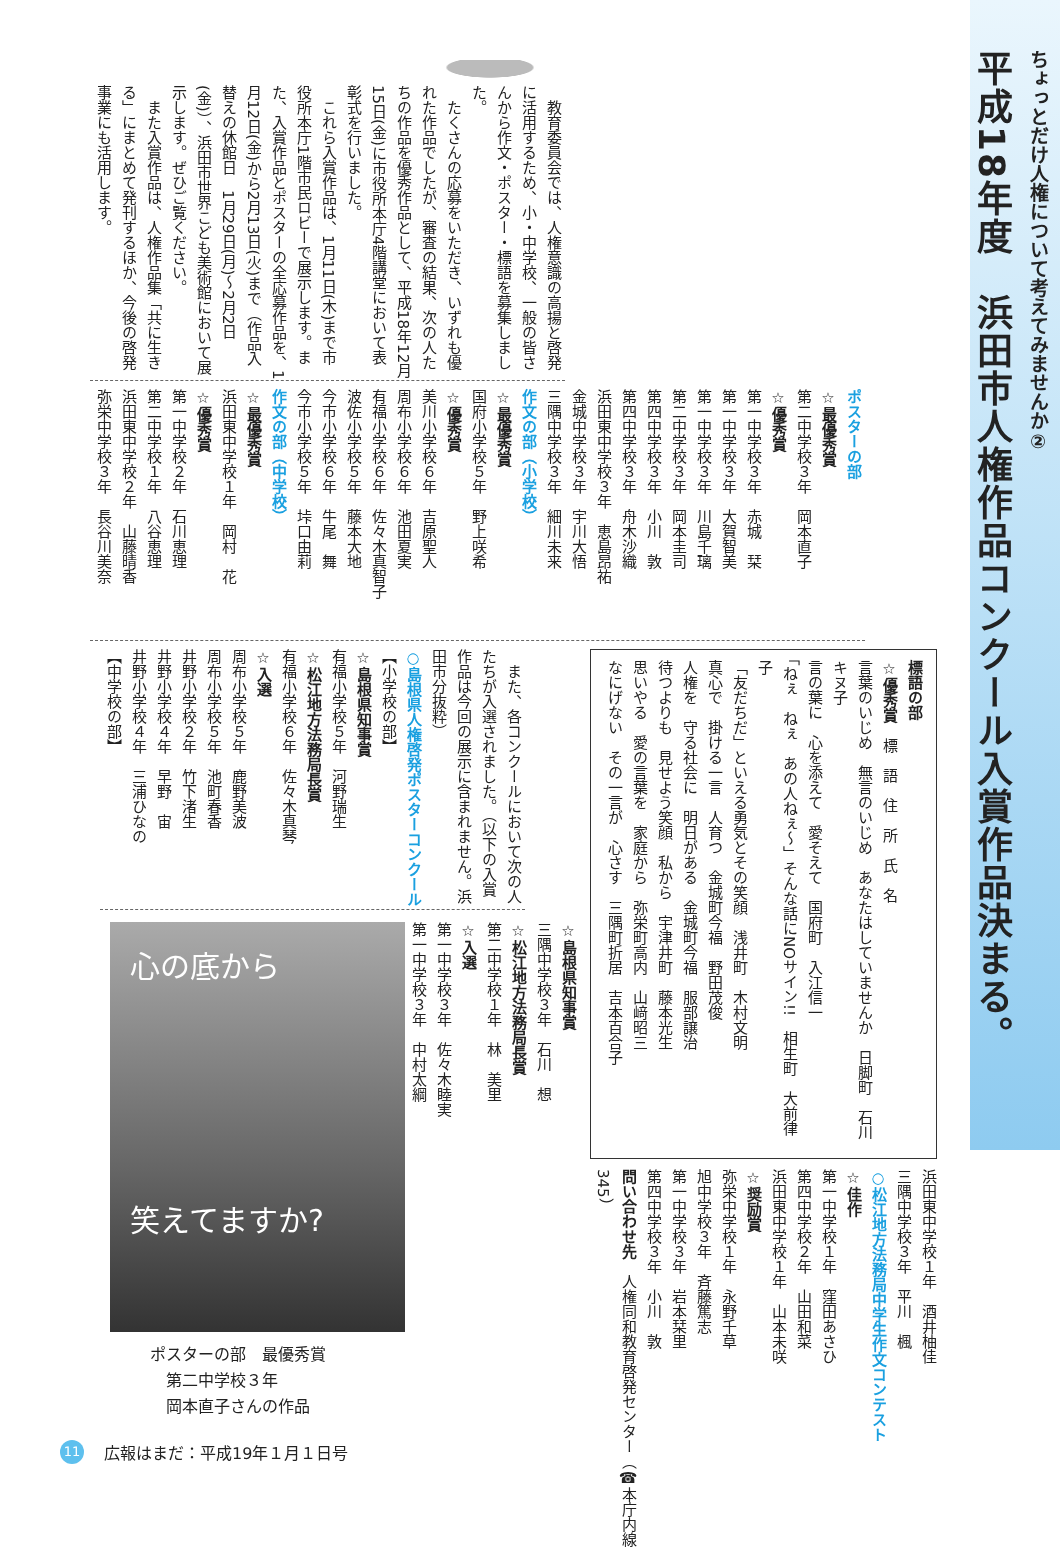ちょっとだけ人権について考えてみませんか②
平成18年度　浜田市人権作品コンクール入賞作品決まる。
　教育委員会では、人権意識の高揚と啓発に活用するため、小・中学校、一般の皆さんから作文・ポスター・標語を募集しました。
　たくさんの応募をいただき、いずれも優れた作品でしたが、審査の結果、次の人たちの作品を優秀作品として、平成18年12月15日(金)に市役所本庁4階講堂において表彰式を行いました。
　これら入賞作品は、1月11日(木)まで市役所本庁1階市民ロビーで展示します。また、入賞作品とポスターの全応募作品を、1月12日(金)から2月13日(火)まで（作品入替えの休館日　1月29日(月)～2月2日(金)）、浜田市世界こども美術館において展示します。ぜひご覧ください。
　また入賞作品は、人権作品集「共に生きる」にまとめて発刊するほか、今後の啓発事業にも活用します。
ポスターの部
☆最優秀賞
第二中学校３年　岡本直子
☆優秀賞
第一中学校３年　赤城　栞
第一中学校３年　大賀智美
第一中学校３年　川島千璃
第二中学校３年　岡本圭司
第四中学校３年　小川　敦
第四中学校３年　舟木沙織
浜田東中学校３年　恵島昂祐
金城中学校３年　宇川大悟
三隅中学校３年　細川未来
作文の部（小学校）
☆最優秀賞
国府小学校５年　野上咲希
☆優秀賞
美川小学校６年　吉原聖人
周布小学校６年　池田夏実
有福小学校６年　佐々木真智子
波佐小学校５年　藤本大地
今市小学校６年　牛尾　舞
今市小学校５年　垰口由莉
作文の部（中学校）
☆最優秀賞
浜田東中学校１年　岡村　花
☆優秀賞
第一中学校２年　石川恵理
第二中学校１年　八谷恵理
浜田東中学校２年　山藤晴香
弥栄中学校３年　長谷川美奈
標語の部
☆優秀賞　標　語　住　所　氏　名
言葉のいじめ　無言のいじめ　あなたはしていませんか　日脚町　石川キヌ子
言の葉に　心を添えて　愛そえて　国府町　入江信一
「ねぇ　ねぇ　あの人ねぇ～」そんな話にNOサイン!!　相生町　大前律子
「友だちだ」といえる勇気とその笑顔　浅井町　木村文明
真心で　掛ける一言　人育つ　金城町今福　野田茂俊
人権を　守る社会に　明日がある　金城町今福　服部譲治
待つよりも　見せよう笑顔　私から　宇津井町　藤本光生
思いやる　愛の言葉を　家庭から　弥栄町高内　山﨑昭三
なにげない　その一言が　心さす　三隅町折居　吉本百合子
浜田東中学校１年　酒井柚佳
三隅中学校３年　平川　楓
○松江地方法務局中学生作文コンテスト
☆佳作
第一中学校１年　窪田あさひ
第四中学校２年　山田和菜
浜田東中学校１年　山本未咲
☆奨励賞
弥栄中学校１年　永野千草
旭中学校３年　斉藤篤志
第一中学校３年　岩本栞里
第四中学校３年　小川　敦
問い合わせ先　人権同和教育啓発センター（☎本庁内線345）
　また、各コンクールにおいて次の人たちが入選されました。（以下の入賞作品は今回の展示に含まれません。浜田市分抜粋）
○島根県人権啓発ポスターコンクール
【小学校の部】
☆島根県知事賞
有福小学校５年　河野瑞生
☆松江地方法務局長賞
有福小学校６年　佐々木真琴
☆入選
周布小学校５年　鹿野美波
周布小学校５年　池町春香
井野小学校２年　竹下渚生
井野小学校４年　早野　宙
井野小学校４年　三浦ひなの
【中学校の部】
☆島根県知事賞
三隅中学校３年　石川　想
☆松江地方法務局長賞
第二中学校１年　林　美里
☆入選
第一中学校３年　佐々木睦実
第一中学校３年　中村太綱
心の底から
笑えてますか?
ポスターの部　最優秀賞
　第二中学校３年
　岡本直子さんの作品
11
広報はまだ：平成19年１月１日号